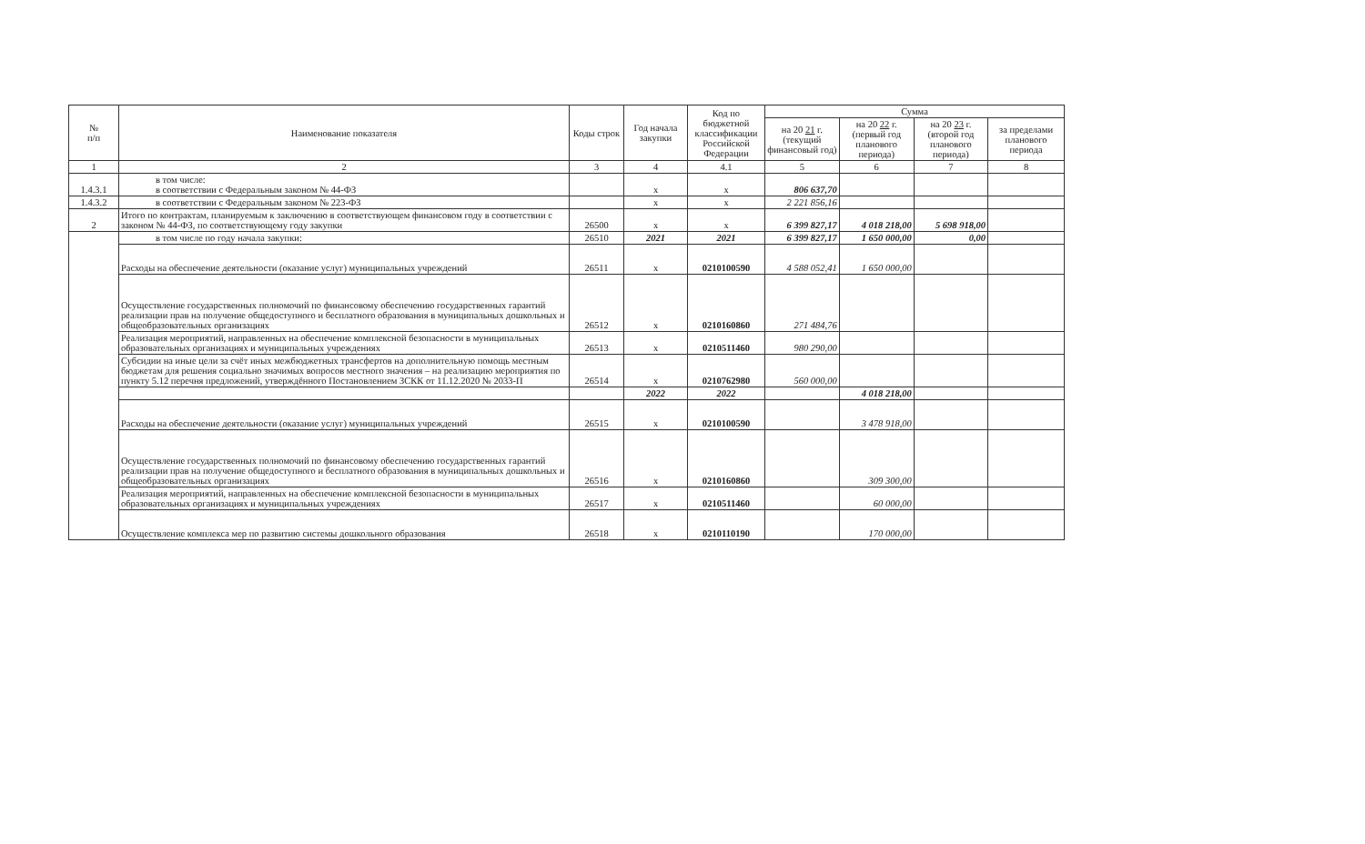| № п/п | Наименование показателя | Коды строк | Год начала закупки | Код по бюджетной классификации Российской Федерации | Сумма | | | |
| --- | --- | --- | --- | --- | --- | --- | --- | --- |
| | | | | | на 20 21 г. (текущий финансовый год) | на 20 22 г. (первый год планового периода) | на 20 23 г. (второй год планового периода) | за пределами планового периода |
| 1 | 2 | 3 | 4 | 4.1 | 5 | 6 | 7 | 8 |
| 1.4.3.1 | в том числе: в соответствии с Федеральным законом № 44-ФЗ | | х | х | 806 637,70 | | | |
| 1.4.3.2 | в соответствии с Федеральным законом № 223-ФЗ | | х | х | 2 221 856,16 | | | |
| 2 | Итого по контрактам, планируемым к заключению в соответствующем финансовом году в соответствии с законом № 44-ФЗ, по соответствующему году закупки | 26500 | х | х | 6 399 827,17 | 4 018 218,00 | 5 698 918,00 | |
| | в том числе по году начала закупки: | 26510 | 2021 | 2021 | 6 399 827,17 | 1 650 000,00 | 0,00 | |
| | Расходы на обеспечение деятельности (оказание услуг) муниципальных учреждений | 26511 | х | 0210100590 | 4 588 052,41 | 1 650 000,00 | | |
| | Осуществление государственных полномочий по финансовому обеспечению государственных гарантий реализации прав на получение общедоступного и бесплатного образования в муниципальных дошкольных и общеобразовательных организациях | 26512 | х | 0210160860 | 271 484,76 | | | |
| | Реализация мероприятий, направленных на обеспечение комплексной безопасности в муниципальных образовательных организациях и муниципальных учреждениях | 26513 | х | 0210511460 | 980 290,00 | | | |
| | Субсидии на иные цели за счёт иных межбюджетных трансфертов на дополнительную помощь местным бюджетам для решения социально значимых вопросов местного значения – на реализацию мероприятия по пункту 5.12 перечня предложений, утверждённого Постановлением ЗСКК от 11.12.2020 № 2033-П | 26514 | х | 0210762980 | 560 000,00 | | | |
| | | | 2022 | 2022 | | 4 018 218,00 | | |
| | Расходы на обеспечение деятельности (оказание услуг) муниципальных учреждений | 26515 | х | 0210100590 | | 3 478 918,00 | | |
| | Осуществление государственных полномочий по финансовому обеспечению государственных гарантий реализации прав на получение общедоступного и бесплатного образования в муниципальных дошкольных и общеобразовательных организациях | 26516 | х | 0210160860 | | 309 300,00 | | |
| | Реализация мероприятий, направленных на обеспечение комплексной безопасности в муниципальных образовательных организациях и муниципальных учреждениях | 26517 | х | 0210511460 | | 60 000,00 | | |
| | Осуществление комплекса мер по развитию системы дошкольного образования | 26518 | х | 0210110190 | | 170 000,00 | | |